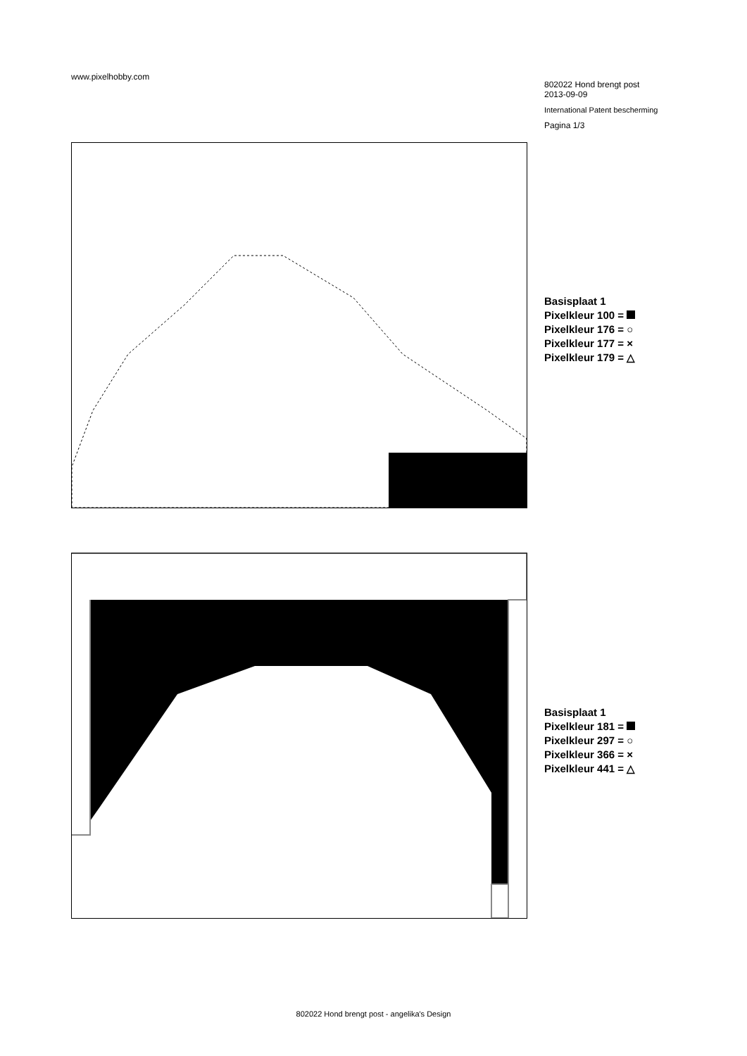www.pixelhobby.com
802022 Hond brengt post
2013-09-09
International Patent bescherming
Pagina 1/3
Basisplaat 1
Pixelkleur 100 =
Pixelkleur 176 = ○
Pixelkleur 177 = ×
Pixelkleur 179 = △
Basisplaat 1
Pixelkleur 181 =
Pixelkleur 297 = ○
Pixelkleur 366 = ×
Pixelkleur 441 = △
802022 Hond brengt post - angelika's Design